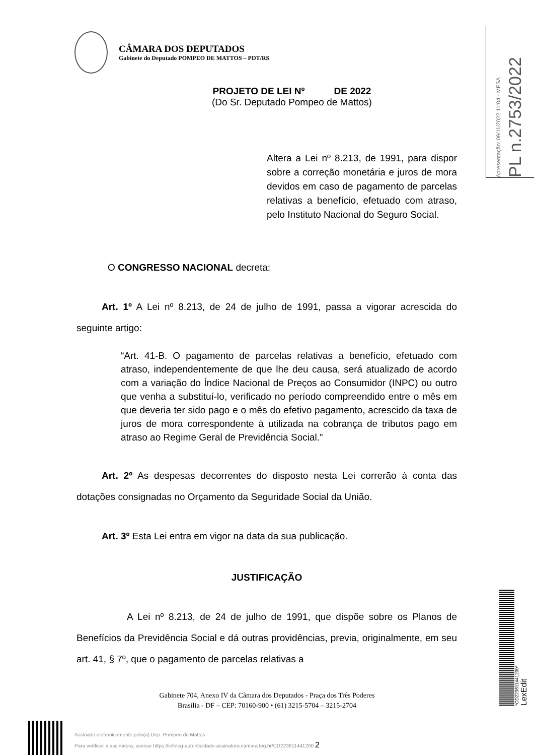CÂMARA DOS DEPUTADOS
Gabinete do Deputado POMPEO DE MATTOS – PDT/RS
Apresentação: 09/11/2022 11:04 - MESA
PL n.2753/2022
PROJETO DE LEI Nº DE 2022
(Do Sr. Deputado Pompeo de Mattos)
Altera a Lei nº 8.213, de 1991, para dispor sobre a correção monetária e juros de mora devidos em caso de pagamento de parcelas relativas a benefício, efetuado com atraso, pelo Instituto Nacional do Seguro Social.
O CONGRESSO NACIONAL decreta:
Art. 1º A Lei nº 8.213, de 24 de julho de 1991, passa a vigorar acrescida do seguinte artigo:
“Art. 41-B. O pagamento de parcelas relativas a benefício, efetuado com atraso, independentemente de que lhe deu causa, será atualizado de acordo com a variação do Índice Nacional de Preços ao Consumidor (INPC) ou outro que venha a substituí-lo, verificado no período compreendido entre o mês em que deveria ter sido pago e o mês do efetivo pagamento, acrescido da taxa de juros de mora correspondente à utilizada na cobrança de tributos pago em atraso ao Regime Geral de Previdência Social.”
Art. 2º As despesas decorrentes do disposto nesta Lei correrão à conta das dotações consignadas no Orçamento da Seguridade Social da União.
Art. 3º Esta Lei entra em vigor na data da sua publicação.
JUSTIFICAÇÃO
A Lei nº 8.213, de 24 de julho de 1991, que dispõe sobre os Planos de Benefícios da Previdência Social e dá outras providências, previa, originalmente, em seu art. 41, § 7º, que o pagamento de parcelas relativas a
Gabinete 704, Anexo IV da Câmara dos Deputados - Praça dos Três Poderes
Brasília - DF – CEP: 70160-900 • (61) 3215-5704 – 3215-2704
Assinado eletronicamente pelo(a) Dep. Pompeo de Mattos
Para verificar a assinatura, acesse https://infoleg-autenticidade-assinatura.camara.leg.br/CD223611441200 2
*CD223611441200*
LexEdit